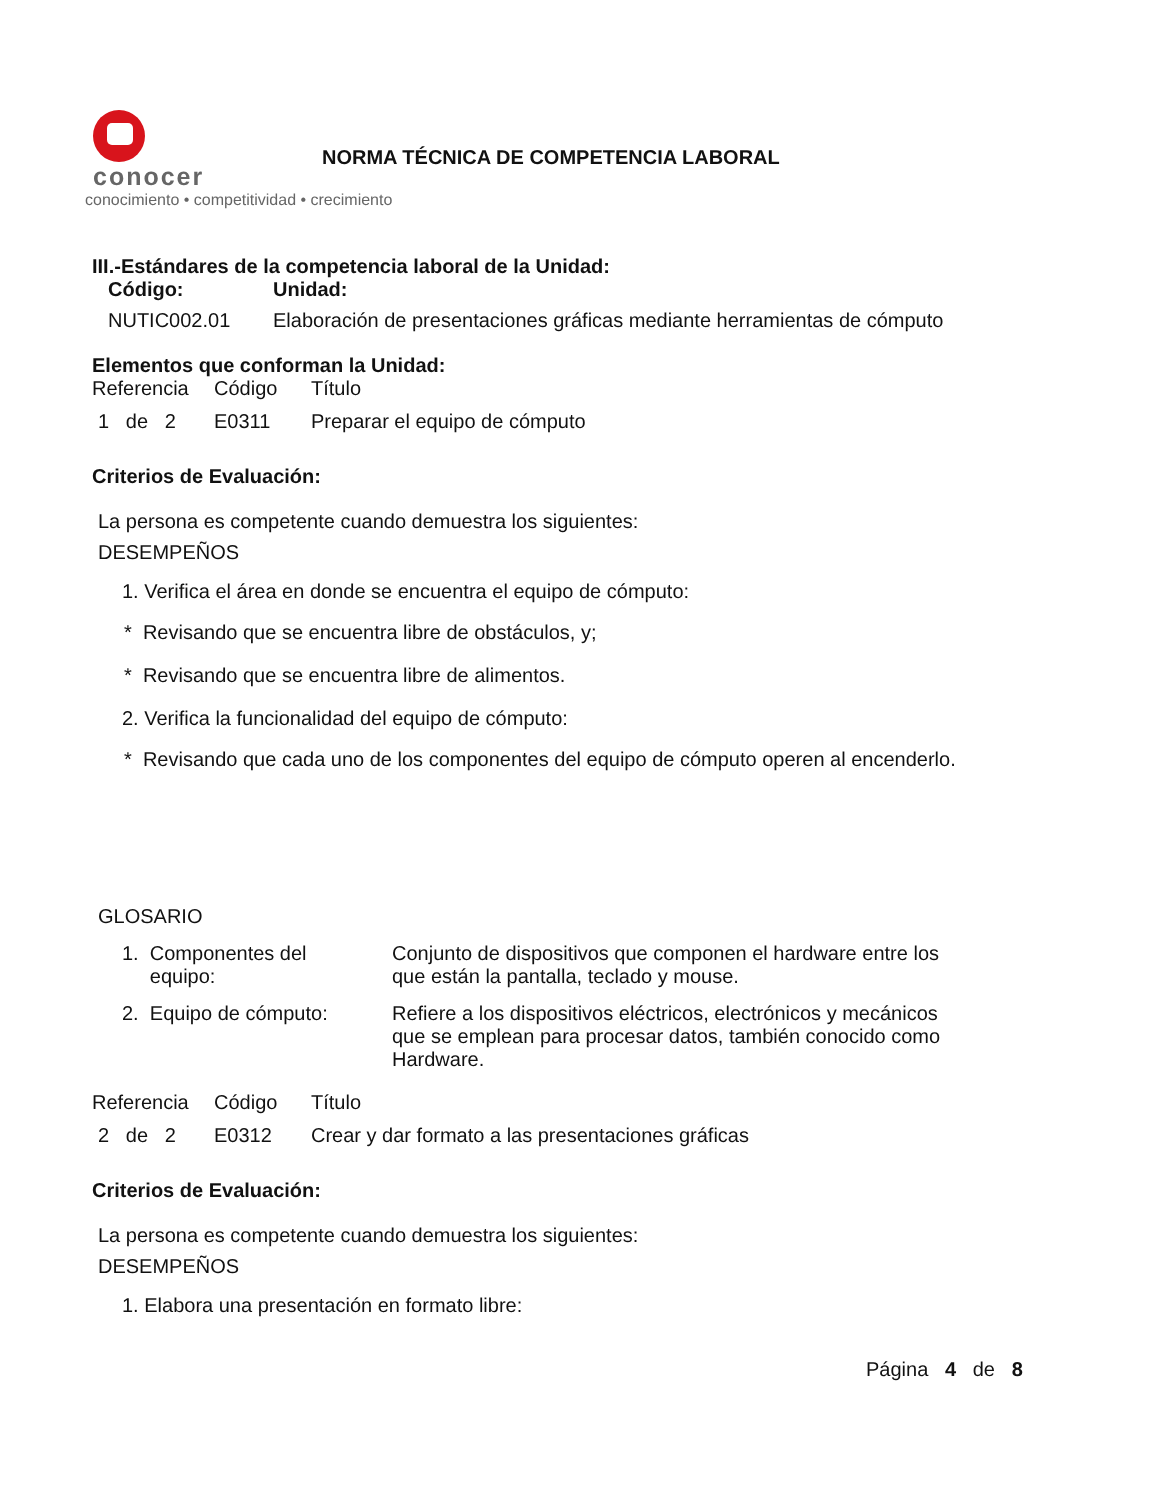conocer
conocimiento • competitividad • crecimiento
NORMA TÉCNICA DE COMPETENCIA LABORAL
III.-Estándares de la competencia laboral de la Unidad:
| Código: | Unidad: |
| NUTIC002.01 | Elaboración de presentaciones gráficas mediante herramientas de cómputo |
Elementos que conforman la Unidad:
| Referencia | Código | Título |
| 1 de 2 | E0311 | Preparar el equipo de cómputo |
Criterios de Evaluación:
La persona es competente cuando demuestra los siguientes:
DESEMPEÑOS
1. Verifica el área en donde se encuentra el equipo de cómputo:
* Revisando que se encuentra libre de obstáculos, y;
* Revisando que se encuentra libre de alimentos.
2. Verifica la funcionalidad del equipo de cómputo:
* Revisando que cada uno de los componentes del equipo de cómputo operen al encenderlo.
GLOSARIO
| 1. Componentes del equipo: | Conjunto de dispositivos que componen el hardware entre los que están la pantalla, teclado y mouse. |
| 2. Equipo de cómputo: | Refiere a los dispositivos eléctricos, electrónicos y mecánicos que se emplean para procesar datos, también conocido como Hardware. |
| Referencia | Código | Título |
| 2 de 2 | E0312 | Crear y dar formato a las presentaciones gráficas |
Criterios de Evaluación:
La persona es competente cuando demuestra los siguientes:
DESEMPEÑOS
1. Elabora una presentación en formato libre:
Página 4 de 8